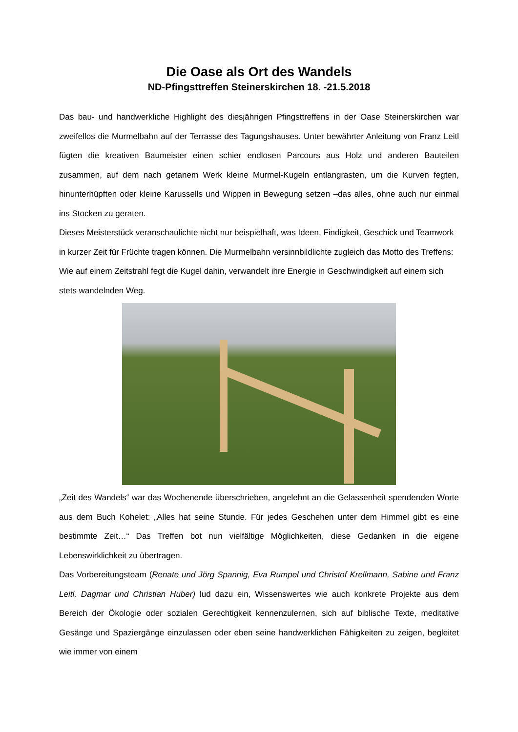Die Oase als Ort des Wandels
ND-Pfingsttreffen Steinerskirchen 18. -21.5.2018
Das bau- und handwerkliche Highlight des diesjährigen Pfingsttreffens in der Oase Steinerskirchen war zweifellos die Murmelbahn auf der Terrasse des Tagungshauses. Unter bewährter Anleitung von Franz Leitl fügten die kreativen Baumeister einen schier endlosen Parcours aus Holz und anderen Bauteilen zusammen, auf dem nach getanem Werk kleine Murmel-Kugeln entlangrasten, um die Kurven fegten, hinunterhüpften oder kleine Karussells und Wippen in Bewegung setzen –das alles, ohne auch nur einmal ins Stocken zu geraten.
Dieses Meisterstück veranschaulichte nicht nur beispielhaft, was Ideen, Findigkeit, Geschick und Teamwork in kurzer Zeit für Früchte tragen können. Die Murmelbahn versinnbildlichte zugleich das Motto des Treffens: Wie auf einem Zeitstrahl fegt die Kugel dahin, verwandelt ihre Energie in Geschwindigkeit auf einem sich stets wandelnden Weg.
„Zeit des Wandels“ war das Wochenende überschrieben, angelehnt an die Gelassenheit spendenden Worte aus dem Buch Kohelet: „Alles hat seine Stunde. Für jedes Geschehen unter dem Himmel gibt es eine bestimmte Zeit…“ Das Treffen bot nun vielfältige Möglichkeiten, diese Gedanken in die eigene Lebenswirklichkeit zu übertragen.
Das Vorbereitungsteam (Renate und Jörg Spannig, Eva Rumpel und Christof Krellmann, Sabine und Franz Leitl, Dagmar und Christian Huber) lud dazu ein, Wissenswertes wie auch konkrete Projekte aus dem Bereich der Ökologie oder sozialen Gerechtigkeit kennenzulernen, sich auf biblische Texte, meditative Gesänge und Spaziergänge einzulassen oder eben seine handwerklichen Fähigkeiten zu zeigen, begleitet wie immer von einem